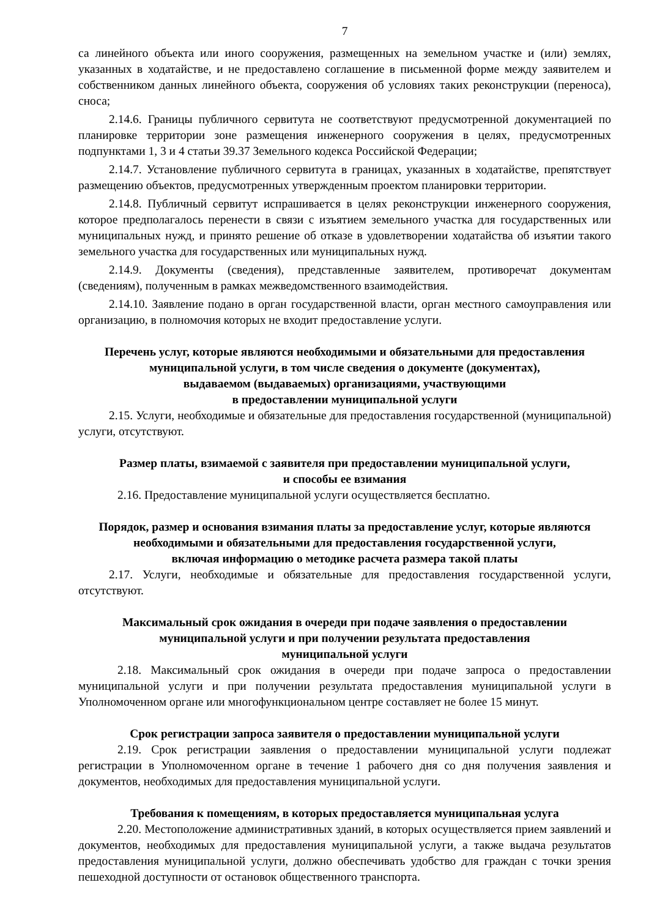7
са линейного объекта или иного сооружения, размещенных на земельном участке и (или) землях, указанных в ходатайстве, и не предоставлено соглашение в письменной форме между заявителем и собственником данных линейного объекта, сооружения об условиях таких реконструкции (переноса), сноса;
2.14.6. Границы публичного сервитута не соответствуют предусмотренной документацией по планировке территории зоне размещения инженерного сооружения в целях, предусмотренных подпунктами 1, 3 и 4 статьи 39.37 Земельного кодекса Российской Федерации;
2.14.7. Установление публичного сервитута в границах, указанных в ходатайстве, препятствует размещению объектов, предусмотренных утвержденным проектом планировки территории.
2.14.8. Публичный сервитут испрашивается в целях реконструкции инженерного сооружения, которое предполагалось перенести в связи с изъятием земельного участка для государственных или муниципальных нужд, и принято решение об отказе в удовлетворении ходатайства об изъятии такого земельного участка для государственных или муниципальных нужд.
2.14.9. Документы (сведения), представленные заявителем, противоречат документам (сведениям), полученным в рамках межведомственного взаимодействия.
2.14.10. Заявление подано в орган государственной власти, орган местного самоуправления или организацию, в полномочия которых не входит предоставление услуги.
Перечень услуг, которые являются необходимыми и обязательными для предоставления муниципальной услуги, в том числе сведения о документе (документах),
выдаваемом (выдаваемых) организациями, участвующими
в предоставлении муниципальной услуги
2.15. Услуги, необходимые и обязательные для предоставления государственной (муниципальной) услуги, отсутствуют.
Размер платы, взимаемой с заявителя при предоставлении муниципальной услуги,
и способы ее взимания
2.16. Предоставление муниципальной услуги осуществляется бесплатно.
Порядок, размер и основания взимания платы за предоставление услуг, которые являются необходимыми и обязательными для предоставления государственной услуги,
включая информацию о методике расчета размера такой платы
2.17. Услуги, необходимые и обязательные для предоставления государственной услуги, отсутствуют.
Максимальный срок ожидания в очереди при подаче заявления о предоставлении муниципальной услуги и при получении результата предоставления
муниципальной услуги
2.18. Максимальный срок ожидания в очереди при подаче запроса о предоставлении муниципальной услуги и при получении результата предоставления муниципальной услуги в Уполномоченном органе или многофункциональном центре составляет не более 15 минут.
Срок регистрации запроса заявителя о предоставлении муниципальной услуги
2.19. Срок регистрации заявления о предоставлении муниципальной услуги подлежат регистрации в Уполномоченном органе в течение 1 рабочего дня со дня получения заявления и документов, необходимых для предоставления муниципальной услуги.
Требования к помещениям, в которых предоставляется муниципальная услуга
2.20. Местоположение административных зданий, в которых осуществляется прием заявлений и документов, необходимых для предоставления муниципальной услуги, а также выдача результатов предоставления муниципальной услуги, должно обеспечивать удобство для граждан с точки зрения пешеходной доступности от остановок общественного транспорта.